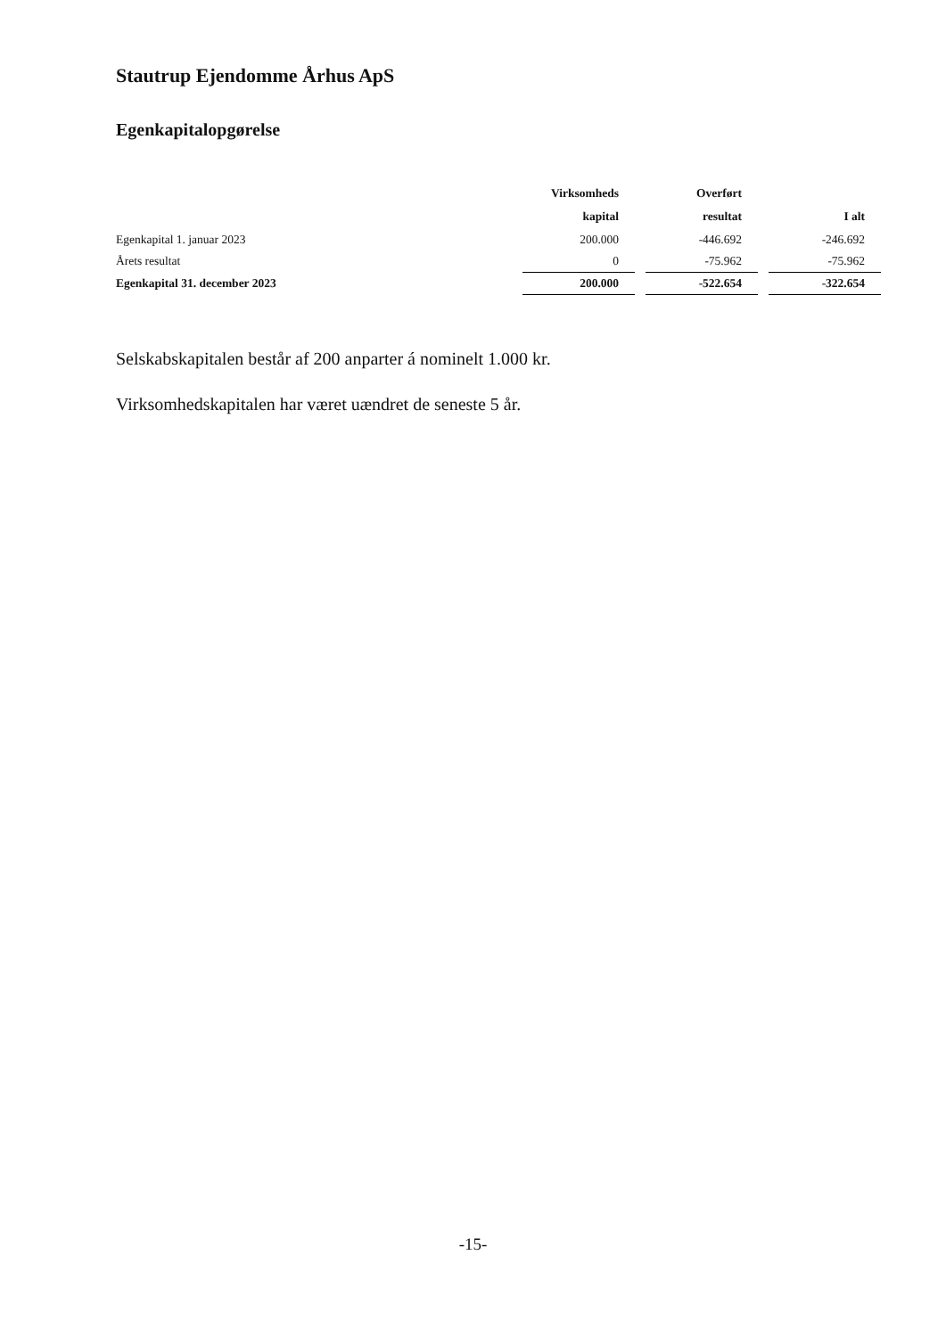Stautrup Ejendomme Århus ApS
Egenkapitalopgørelse
| | Virksomheds | | Overført | | |
| --- | --- | --- | --- | --- | --- |
| | kapital | | resultat | | I alt |
| Egenkapital 1. januar 2023 | 200.000 | | -446.692 | | -246.692 |
| Årets resultat | 0 | | -75.962 | | -75.962 |
| Egenkapital 31. december 2023 | 200.000 | | -522.654 | | -322.654 |
Selskabskapitalen består af 200 anparter á nominelt 1.000 kr.
Virksomhedskapitalen har været uændret de seneste 5 år.
-15-